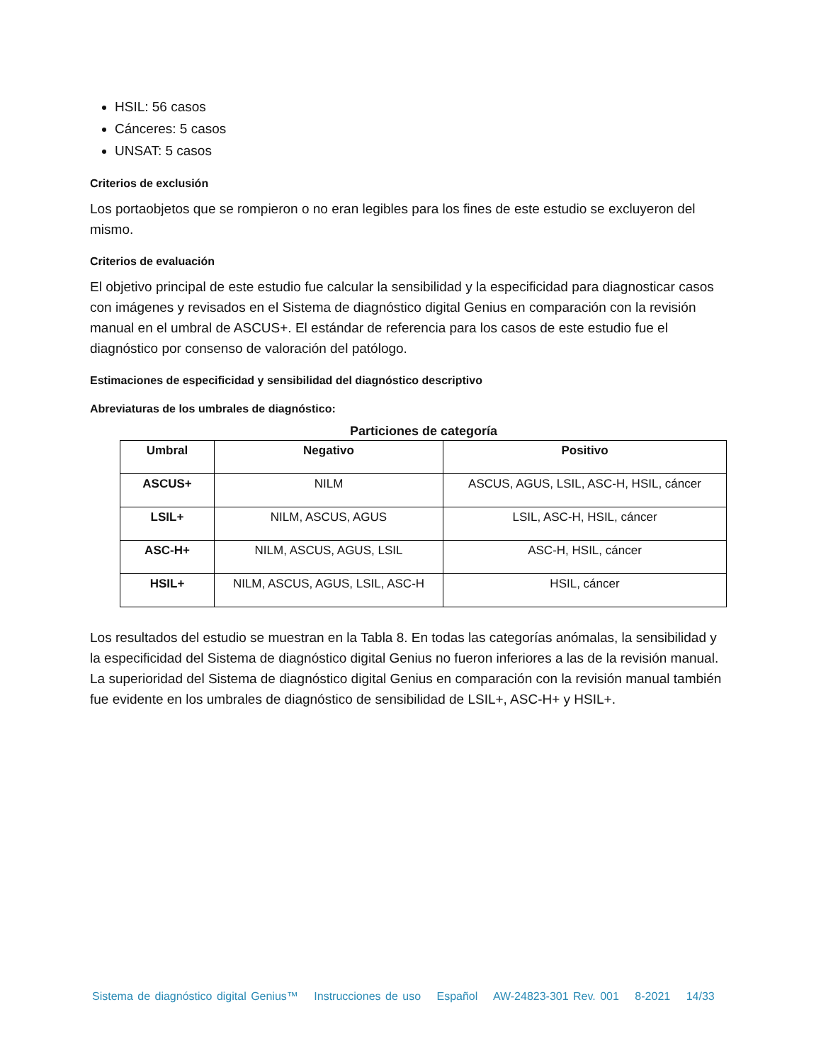HSIL: 56 casos
Cánceres: 5 casos
UNSAT: 5 casos
Criterios de exclusión
Los portaobjetos que se rompieron o no eran legibles para los fines de este estudio se excluyeron del mismo.
Criterios de evaluación
El objetivo principal de este estudio fue calcular la sensibilidad y la especificidad para diagnosticar casos con imágenes y revisados en el Sistema de diagnóstico digital Genius en comparación con la revisión manual en el umbral de ASCUS+. El estándar de referencia para los casos de este estudio fue el diagnóstico por consenso de valoración del patólogo.
Estimaciones de especificidad y sensibilidad del diagnóstico descriptivo
Abreviaturas de los umbrales de diagnóstico:
Particiones de categoría
| Umbral | Negativo | Positivo |
| --- | --- | --- |
| ASCUS+ | NILM | ASCUS, AGUS, LSIL, ASC-H, HSIL, cáncer |
| LSIL+ | NILM, ASCUS, AGUS | LSIL, ASC-H, HSIL, cáncer |
| ASC-H+ | NILM, ASCUS, AGUS, LSIL | ASC-H, HSIL, cáncer |
| HSIL+ | NILM, ASCUS, AGUS, LSIL, ASC-H | HSIL, cáncer |
Los resultados del estudio se muestran en la Tabla 8. En todas las categorías anómalas, la sensibilidad y la especificidad del Sistema de diagnóstico digital Genius no fueron inferiores a las de la revisión manual. La superioridad del Sistema de diagnóstico digital Genius en comparación con la revisión manual también fue evidente en los umbrales de diagnóstico de sensibilidad de LSIL+, ASC-H+ y HSIL+.
Sistema de diagnóstico digital Genius™ Instrucciones de uso Español AW-24823-301 Rev. 001 8-2021 14/33